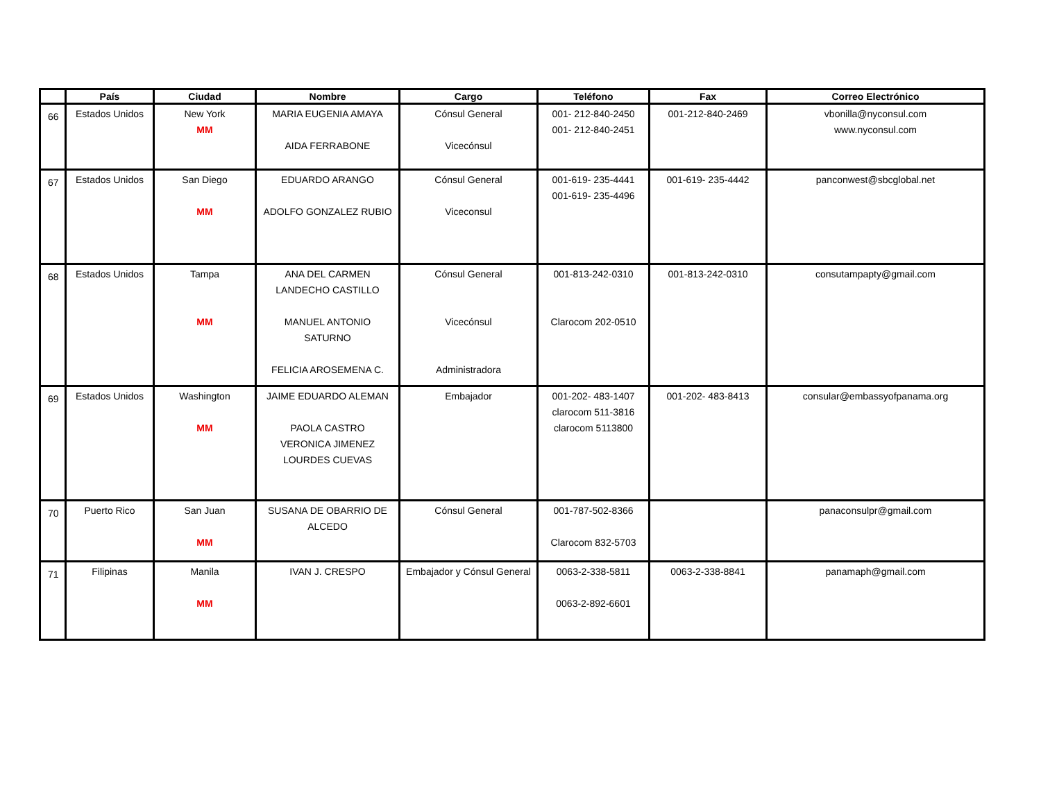| | País | Ciudad | Nombre | Cargo | Teléfono | Fax | Correo Electrónico |
| --- | --- | --- | --- | --- | --- | --- | --- |
| 66 | Estados Unidos | New York MM | MARIA EUGENIA AMAYA AIDA FERRABONE | Cónsul General Vicecónsul | 001- 212-840-2450 001- 212-840-2451 | 001-212-840-2469 | vbonilla@nyconsul.com www.nyconsul.com |
| 67 | Estados Unidos | San Diego MM | EDUARDO ARANGO ADOLFO GONZALEZ RUBIO | Cónsul General Viceconsul | 001-619- 235-4441 001-619- 235-4496 | 001-619- 235-4442 | panconwest@sbcglobal.net |
| 68 | Estados Unidos | Tampa MM | ANA DEL CARMEN LANDECHO CASTILLO MANUEL ANTONIO SATURNO FELICIA AROSEMENA C. | Cónsul General Vicecónsul Administradora | 001-813-242-0310 Clarocom 202-0510 | 001-813-242-0310 | consutampapty@gmail.com |
| 69 | Estados Unidos | Washington MM | JAIME EDUARDO ALEMAN PAOLA CASTRO VERONICA JIMENEZ LOURDES CUEVAS | Embajador | 001-202- 483-1407 clarocom 511-3816 clarocom 5113800 | 001-202- 483-8413 | consular@embassyofpanama.org |
| 70 | Puerto Rico | San Juan MM | SUSANA DE OBARRIO DE ALCEDO | Cónsul General | 001-787-502-8366 Clarocom 832-5703 | | panaconsulpr@gmail.com |
| 71 | Filipinas | Manila MM | IVAN J. CRESPO | Embajador y Cónsul General | 0063-2-338-5811 0063-2-892-6601 | 0063-2-338-8841 | panamaph@gmail.com |